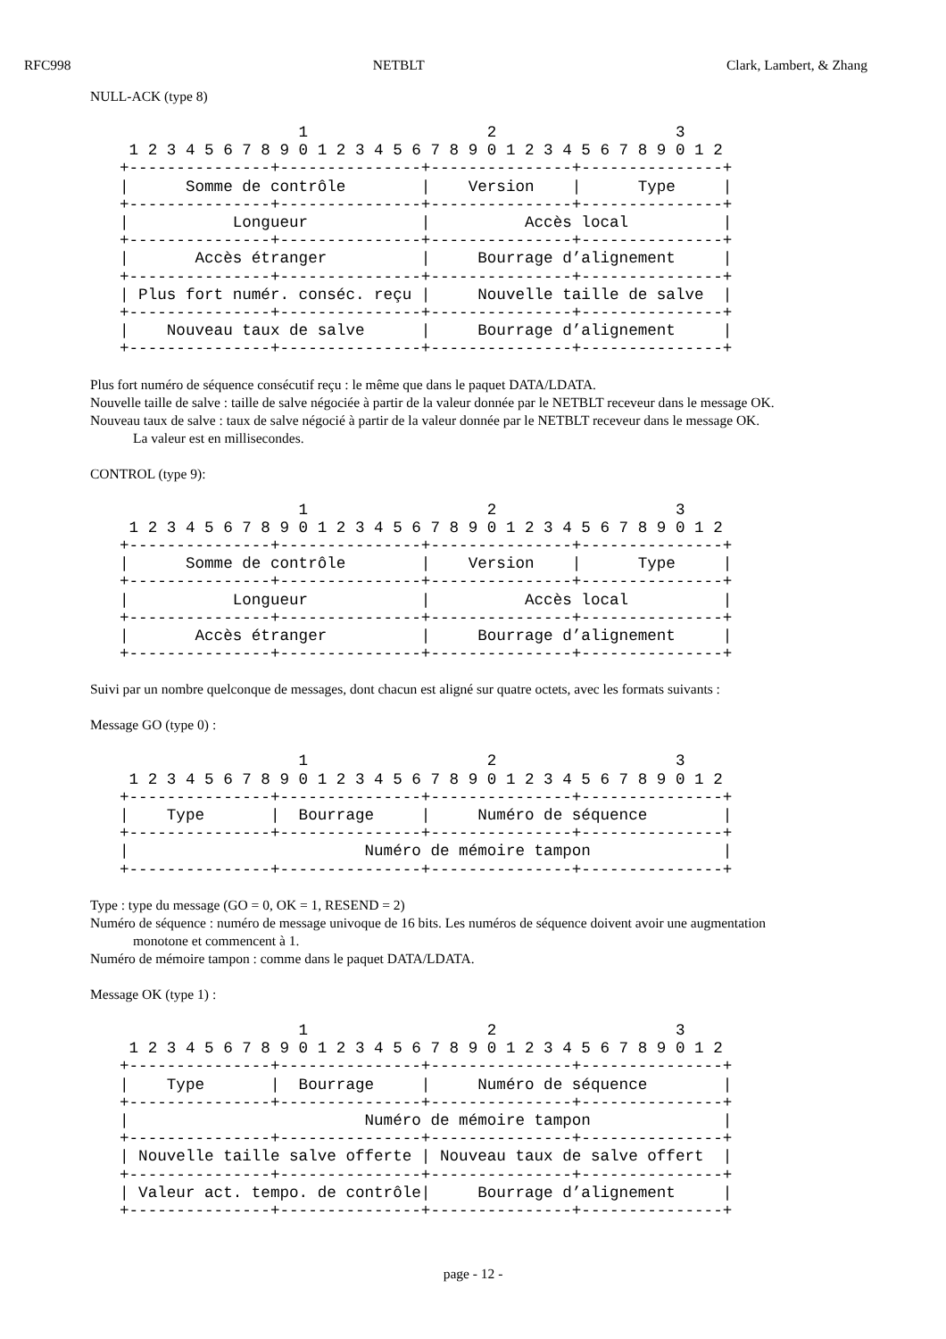RFC998 NETBLT Clark, Lambert, & Zhang
NULL-ACK (type 8)
                   1                   2                   3
 1 2 3 4 5 6 7 8 9 0 1 2 3 4 5 6 7 8 9 0 1 2 3 4 5 6 7 8 9 0 1 2
+---------------+---------------+---------------+---------------+
|      Somme de contrôle        |    Version    |      Type     |
+---------------+---------------+---------------+---------------+
|           Longueur            |          Accès local          |
+---------------+---------------+---------------+---------------+
|       Accès étranger          |     Bourrage d’alignement     |
+---------------+---------------+---------------+---------------+
| Plus fort numér. conséc. reçu |     Nouvelle taille de salve  |
+---------------+---------------+---------------+---------------+
|    Nouveau taux de salve      |     Bourrage d’alignement     |
+---------------+---------------+---------------+---------------+
Plus fort numéro de séquence consécutif reçu : le même que dans le paquet DATA/LDATA.
Nouvelle taille de salve : taille de salve négociée à partir de la valeur donnée par le NETBLT receveur dans le message OK.
Nouveau taux de salve : taux de salve négocié à partir de la valeur donnée par le NETBLT receveur dans le message OK.
La valeur est en millisecondes.
CONTROL (type 9):
                   1                   2                   3
 1 2 3 4 5 6 7 8 9 0 1 2 3 4 5 6 7 8 9 0 1 2 3 4 5 6 7 8 9 0 1 2
+---------------+---------------+---------------+---------------+
|      Somme de contrôle        |    Version    |      Type     |
+---------------+---------------+---------------+---------------+
|           Longueur            |          Accès local          |
+---------------+---------------+---------------+---------------+
|       Accès étranger          |     Bourrage d’alignement     |
+---------------+---------------+---------------+---------------+
Suivi par un nombre quelconque de messages, dont chacun est aligné sur quatre octets, avec les formats suivants :
Message GO (type 0) :
                   1                   2                   3
 1 2 3 4 5 6 7 8 9 0 1 2 3 4 5 6 7 8 9 0 1 2 3 4 5 6 7 8 9 0 1 2
+---------------+---------------+---------------+---------------+
|    Type       |  Bourrage     |     Numéro de séquence        |
+---------------+---------------+---------------+---------------+
|                         Numéro de mémoire tampon              |
+---------------+---------------+---------------+---------------+
Type : type du message (GO = 0, OK = 1, RESEND = 2)
Numéro de séquence : numéro de message univoque de 16 bits. Les numéros de séquence doivent avoir une augmentation
monotone et commencent à 1.
Numéro de mémoire tampon : comme dans le paquet DATA/LDATA.
Message OK (type 1) :
                   1                   2                   3
 1 2 3 4 5 6 7 8 9 0 1 2 3 4 5 6 7 8 9 0 1 2 3 4 5 6 7 8 9 0 1 2
+---------------+---------------+---------------+---------------+
|    Type       |  Bourrage     |     Numéro de séquence        |
+---------------+---------------+---------------+---------------+
|                         Numéro de mémoire tampon              |
+---------------+---------------+---------------+---------------+
| Nouvelle taille salve offerte | Nouveau taux de salve offert  |
+---------------+---------------+---------------+---------------+
| Valeur act. tempo. de contrôle|     Bourrage d’alignement     |
+---------------+---------------+---------------+---------------+
page - 12 -